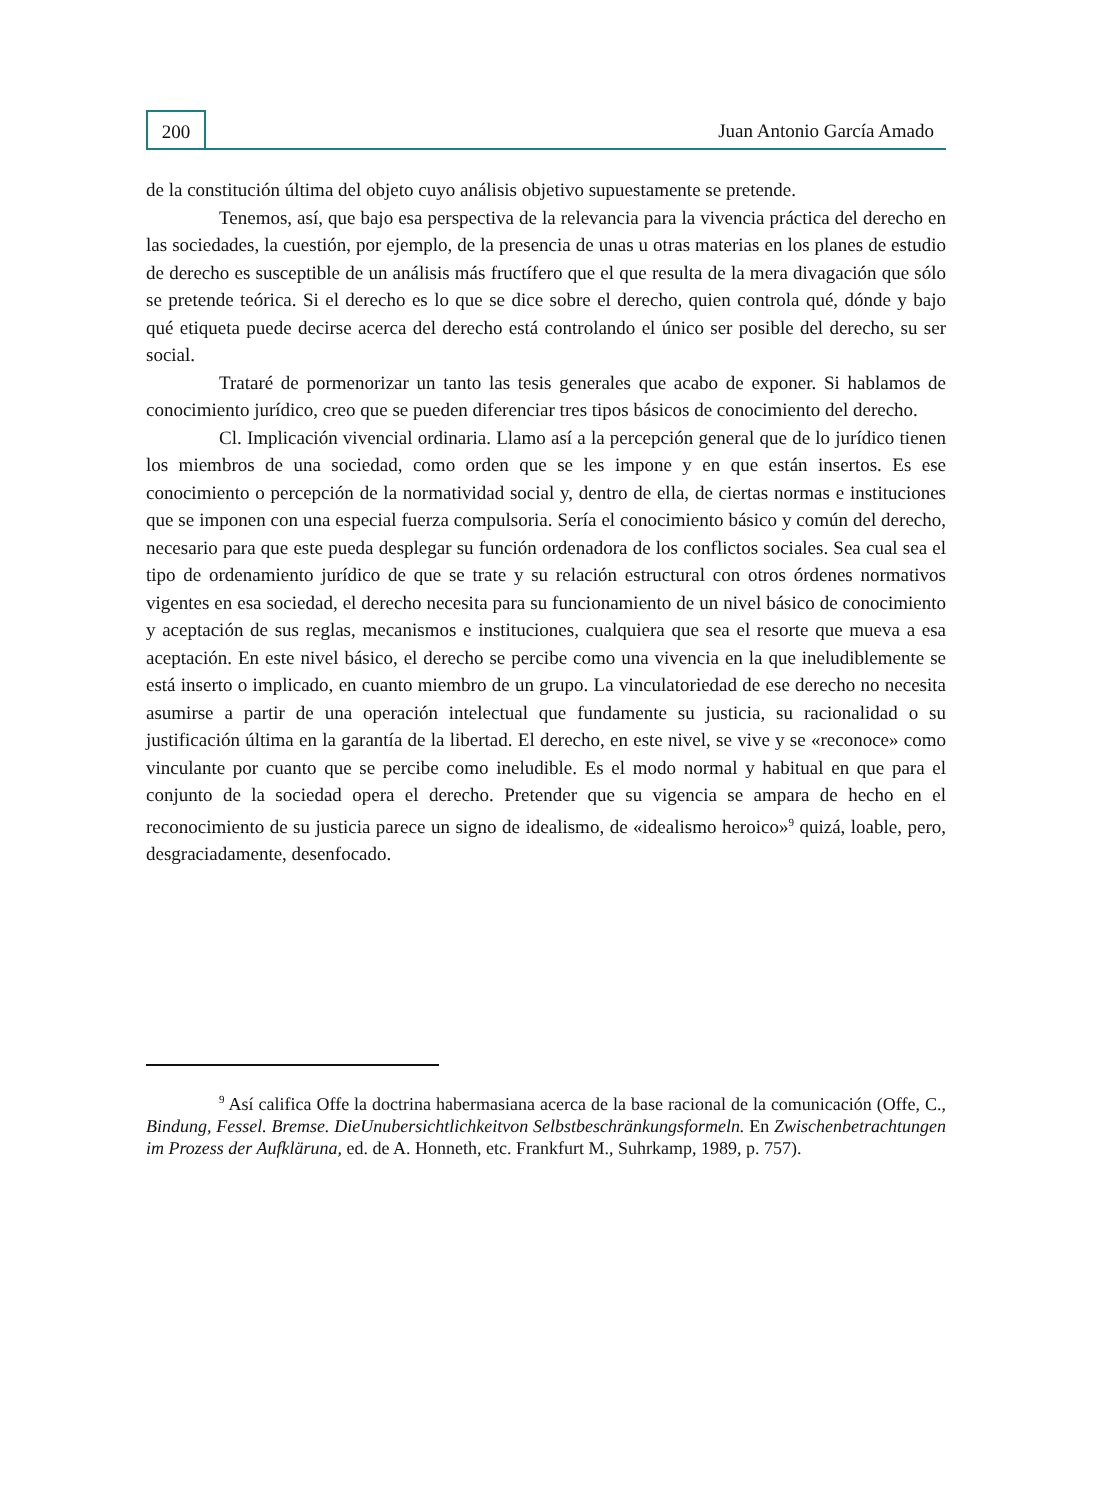200
Juan Antonio García Amado
de la constitución última del objeto cuyo análisis objetivo supuestamente se pretende.
Tenemos, así, que bajo esa perspectiva de la relevancia para la vivencia práctica del derecho en las sociedades, la cuestión, por ejemplo, de la presencia de unas u otras materias en los planes de estudio de derecho es susceptible de un análisis más fructífero que el que resulta de la mera divagación que sólo se pretende teórica. Si el derecho es lo que se dice sobre el derecho, quien controla qué, dónde y bajo qué etiqueta puede decirse acerca del derecho está controlando el único ser posible del derecho, su ser social.
Trataré de pormenorizar un tanto las tesis generales que acabo de exponer. Si hablamos de conocimiento jurídico, creo que se pueden diferenciar tres tipos básicos de conocimiento del derecho.
Cl. Implicación vivencial ordinaria. Llamo así a la percepción general que de lo jurídico tienen los miembros de una sociedad, como orden que se les impone y en que están insertos. Es ese conocimiento o percepción de la normatividad social y, dentro de ella, de ciertas normas e instituciones que se imponen con una especial fuerza compulsoria. Sería el conocimiento básico y común del derecho, necesario para que este pueda desplegar su función ordenadora de los conflictos sociales. Sea cual sea el tipo de ordenamiento jurídico de que se trate y su relación estructural con otros órdenes normativos vigentes en esa sociedad, el derecho necesita para su funcionamiento de un nivel básico de conocimiento y aceptación de sus reglas, mecanismos e instituciones, cualquiera que sea el resorte que mueva a esa aceptación. En este nivel básico, el derecho se percibe como una vivencia en la que ineludiblemente se está inserto o implicado, en cuanto miembro de un grupo. La vinculatoriedad de ese derecho no necesita asumirse a partir de una operación intelectual que fundamente su justicia, su racionalidad o su justificación última en la garantía de la libertad. El derecho, en este nivel, se vive y se «reconoce» como vinculante por cuanto que se percibe como ineludible. Es el modo normal y habitual en que para el conjunto de la sociedad opera el derecho. Pretender que su vigencia se ampara de hecho en el reconocimiento de su justicia parece un signo de idealismo, de «idealismo heroico»<sup>9</sup> quizá, loable, pero, desgraciadamente, desenfocado.
<sup>9</sup> Así califica Offe la doctrina habermasiana acerca de la base racional de la comunicación (Offe, C., Bindung, Fessel. Bremse. DieUnubersichtlichkeitvon Selbstbeschränkungsformeln. En Zwischenbetrachtungen im Prozess der Aufkläruna, ed. de A. Honneth, etc. Frankfurt M., Suhrkamp, 1989, p. 757).